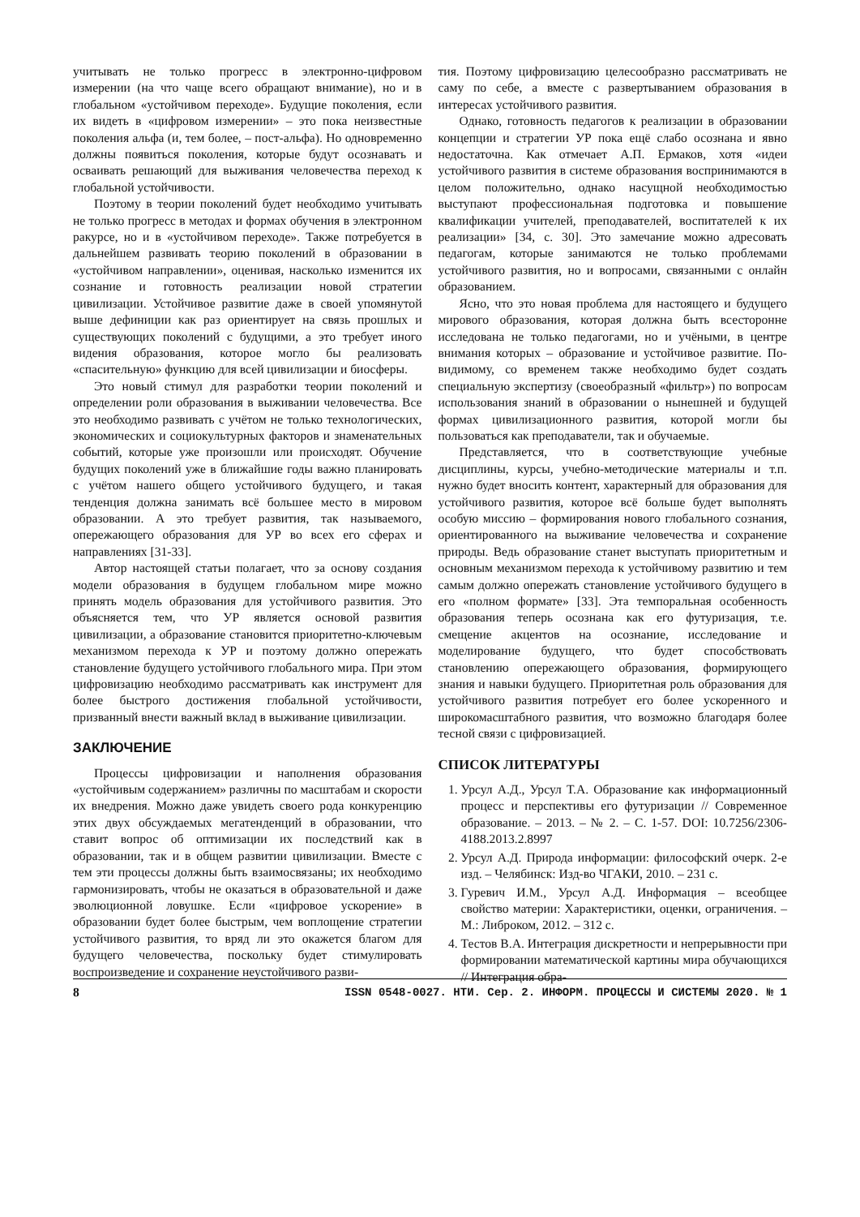учитывать не только прогресс в электронно-цифровом измерении (на что чаще всего обращают внимание), но и в глобальном «устойчивом переходе». Будущие поколения, если их видеть в «цифровом измерении» – это пока неизвестные поколения альфа (и, тем более, – пост-альфа). Но одновременно должны появиться поколения, которые будут осознавать и осваивать решающий для выживания человечества переход к глобальной устойчивости.
Поэтому в теории поколений будет необходимо учитывать не только прогресс в методах и формах обучения в электронном ракурсе, но и в «устойчивом переходе». Также потребуется в дальнейшем развивать теорию поколений в образовании в «устойчивом направлении», оценивая, насколько изменится их сознание и готовность реализации новой стратегии цивилизации. Устойчивое развитие даже в своей упомянутой выше дефиниции как раз ориентирует на связь прошлых и существующих поколений с будущими, а это требует иного видения образования, которое могло бы реализовать «спасительную» функцию для всей цивилизации и биосферы.
Это новый стимул для разработки теории поколений и определении роли образования в выживании человечества. Все это необходимо развивать с учётом не только технологических, экономических и социокультурных факторов и знаменательных событий, которые уже произошли или происходят. Обучение будущих поколений уже в ближайшие годы важно планировать с учётом нашего общего устойчивого будущего, и такая тенденция должна занимать всё большее место в мировом образовании. А это требует развития, так называемого, опережающего образования для УР во всех его сферах и направлениях [31-33].
Автор настоящей статьи полагает, что за основу создания модели образования в будущем глобальном мире можно принять модель образования для устойчивого развития. Это объясняется тем, что УР является основой развития цивилизации, а образование становится приоритетно-ключевым механизмом перехода к УР и поэтому должно опережать становление будущего устойчивого глобального мира. При этом цифровизацию необходимо рассматривать как инструмент для более быстрого достижения глобальной устойчивости, призванный внести важный вклад в выживание цивилизации.
ЗАКЛЮЧЕНИЕ
Процессы цифровизации и наполнения образования «устойчивым содержанием» различны по масштабам и скорости их внедрения. Можно даже увидеть своего рода конкуренцию этих двух обсуждаемых мегатенденций в образовании, что ставит вопрос об оптимизации их последствий как в образовании, так и в общем развитии цивилизации. Вместе с тем эти процессы должны быть взаимосвязаны; их необходимо гармонизировать, чтобы не оказаться в образовательной и даже эволюционной ловушке. Если «цифровое ускорение» в образовании будет более быстрым, чем воплощение стратегии устойчивого развития, то вряд ли это окажется благом для будущего человечества, поскольку будет стимулировать воспроизведение и сохранение неустойчивого разви-
тия. Поэтому цифровизацию целесообразно рассматривать не саму по себе, а вместе с развертыванием образования в интересах устойчивого развития.
Однако, готовность педагогов к реализации в образовании концепции и стратегии УР пока ещё слабо осознана и явно недостаточна. Как отмечает А.П. Ермаков, хотя «идеи устойчивого развития в системе образования воспринимаются в целом положительно, однако насущной необходимостью выступают профессиональная подготовка и повышение квалификации учителей, преподавателей, воспитателей к их реализации» [34, с. 30]. Это замечание можно адресовать педагогам, которые занимаются не только проблемами устойчивого развития, но и вопросами, связанными с онлайн образованием.
Ясно, что это новая проблема для настоящего и будущего мирового образования, которая должна быть всесторонне исследована не только педагогами, но и учёными, в центре внимания которых – образование и устойчивое развитие. По-видимому, со временем также необходимо будет создать специальную экспертизу (своеобразный «фильтр») по вопросам использования знаний в образовании о нынешней и будущей формах цивилизационного развития, которой могли бы пользоваться как преподаватели, так и обучаемые.
Представляется, что в соответствующие учебные дисциплины, курсы, учебно-методические материалы и т.п. нужно будет вносить контент, характерный для образования для устойчивого развития, которое всё больше будет выполнять особую миссию – формирования нового глобального сознания, ориентированного на выживание человечества и сохранение природы. Ведь образование станет выступать приоритетным и основным механизмом перехода к устойчивому развитию и тем самым должно опережать становление устойчивого будущего в его «полном формате» [33]. Эта темпоральная особенность образования теперь осознана как его футуризация, т.е. смещение акцентов на осознание, исследование и моделирование будущего, что будет способствовать становлению опережающего образования, формирующего знания и навыки будущего. Приоритетная роль образования для устойчивого развития потребует его более ускоренного и широкомасштабного развития, что возможно благодаря более тесной связи с цифровизацией.
СПИСОК ЛИТЕРАТУРЫ
1. Урсул А.Д., Урсул Т.А. Образование как информационный процесс и перспективы его футуризации // Современное образование. – 2013. – № 2. – С. 1-57. DOI: 10.7256/2306-4188.2013.2.8997
2. Урсул А.Д. Природа информации: философский очерк. 2-е изд. – Челябинск: Изд-во ЧГАКИ, 2010. – 231 с.
3. Гуревич И.М., Урсул А.Д. Информация – всеобщее свойство материи: Характеристики, оценки, ограничения. – М.: Либроком, 2012. – 312 с.
4. Тестов В.А. Интеграция дискретности и непрерывности при формировании математической картины мира обучающихся // Интеграция обра-
8 ISSN 0548-0027. НТИ. Сер. 2. ИНФОРМ. ПРОЦЕССЫ И СИСТЕМЫ 2020. № 1